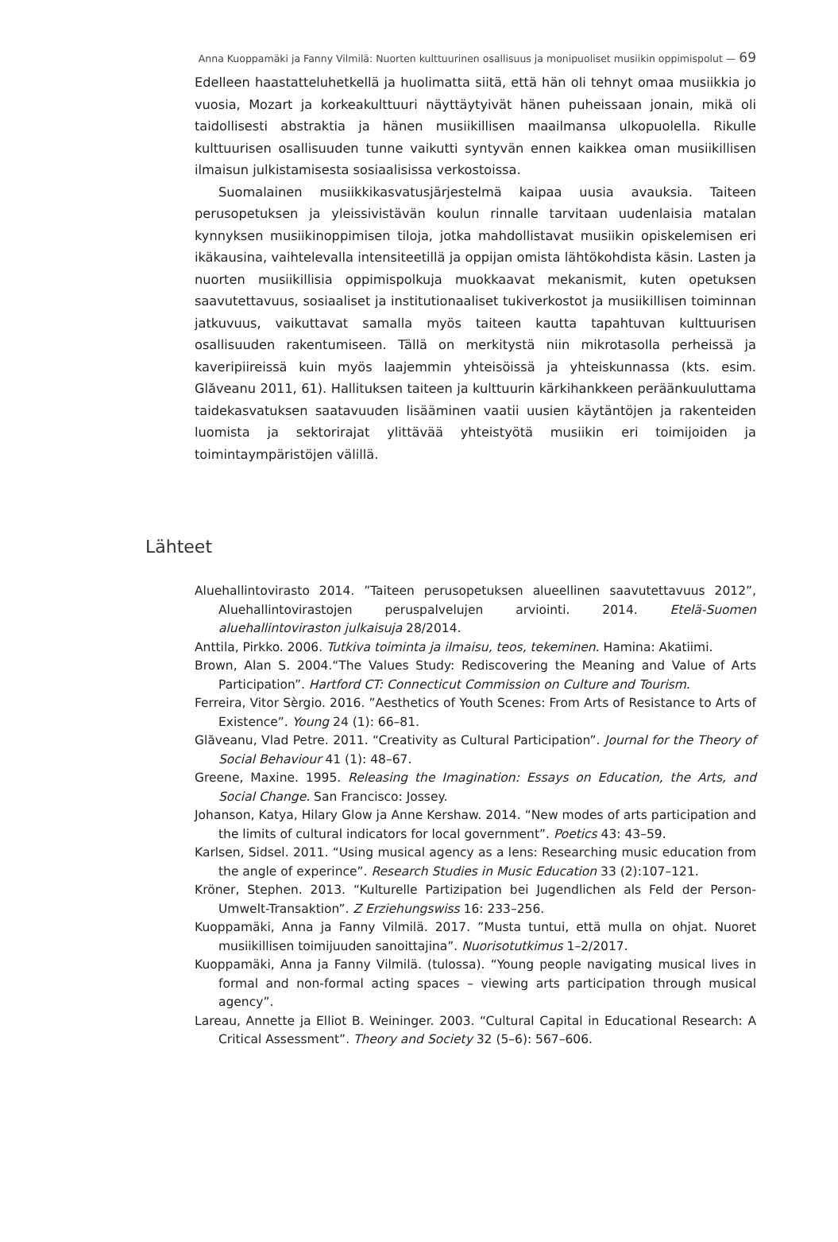Anna Kuoppamäki ja Fanny Vilmilä: Nuorten kulttuurinen osallisuus ja monipuoliset musiikin oppimispolut — 69
Edelleen haastatteluhetkellä ja huolimatta siitä, että hän oli tehnyt omaa musiikkia jo vuosia, Mozart ja korkeakulttuuri näyttäytyivät hänen puheissaan jonain, mikä oli taidollisesti abstraktia ja hänen musiikillisen maailmansa ulkopuolella. Rikulle kulttuurisen osallisuuden tunne vaikutti syntyvän ennen kaikkea oman musiikillisen ilmaisun julkistamisesta sosiaalisissa verkostoissa.
Suomalainen musiikkikasvatusjärjestelmä kaipaa uusia avauksia. Taiteen perusopetuksen ja yleissivistävän koulun rinnalle tarvitaan uudenlaisia matalan kynnyksen musiikinoppimisen tiloja, jotka mahdollistavat musiikin opiskelemisen eri ikäkausina, vaihtelevalla intensiteetillä ja oppijan omista lähtökohdista käsin. Lasten ja nuorten musiikillisia oppimispolkuja muokkaavat mekanismit, kuten opetuksen saavutettavuus, sosiaaliset ja institutionaaliset tukiverkostot ja musiikillisen toiminnan jatkuvuus, vaikuttavat samalla myös taiteen kautta tapahtuvan kulttuurisen osallisuuden rakentumiseen. Tällä on merkitystä niin mikrotasolla perheissä ja kaveripiireissä kuin myös laajemmin yhteisöissä ja yhteiskunnassa (kts. esim. Glăveanu 2011, 61). Hallituksen taiteen ja kulttuurin kärkihankkeen peräänkuuluttama taidekasvatuksen saatavuuden lisääminen vaatii uusien käytäntöjen ja rakenteiden luomista ja sektorirajat ylittävää yhteistyötä musiikin eri toimijoiden ja toimintaympäristöjen välillä.
Lähteet
Aluehallintovirasto 2014. ”Taiteen perusopetuksen alueellinen saavutettavuus 2012”, Aluehallintovirastojen peruspalvelujen arviointi. 2014. Etelä-Suomen aluehallintoviraston julkaisuja 28/2014.
Anttila, Pirkko. 2006. Tutkiva toiminta ja ilmaisu, teos, tekeminen. Hamina: Akatiimi.
Brown, Alan S. 2004.“The Values Study: Rediscovering the Meaning and Value of Arts Participation”. Hartford CT: Connecticut Commission on Culture and Tourism.
Ferreira, Vitor Sèrgio. 2016. ”Aesthetics of Youth Scenes: From Arts of Resistance to Arts of Existence”. Young 24 (1): 66–81.
Glăveanu, Vlad Petre. 2011. “Creativity as Cultural Participation”. Journal for the Theory of Social Behaviour 41 (1): 48–67.
Greene, Maxine. 1995. Releasing the Imagination: Essays on Education, the Arts, and Social Change. San Francisco: Jossey.
Johanson, Katya, Hilary Glow ja Anne Kershaw. 2014. “New modes of arts participation and the limits of cultural indicators for local government”. Poetics 43: 43–59.
Karlsen, Sidsel. 2011. “Using musical agency as a lens: Researching music education from the angle of experince”. Research Studies in Music Education 33 (2):107–121.
Kröner, Stephen. 2013. “Kulturelle Partizipation bei Jugendlichen als Feld der Person-Umwelt-Transaktion”. Z Erziehungswiss 16: 233–256.
Kuoppamäki, Anna ja Fanny Vilmilä. 2017. ”Musta tuntui, että mulla on ohjat. Nuoret musiikillisen toimijuuden sanoittajina”. Nuorisotutkimus 1–2/2017.
Kuoppamäki, Anna ja Fanny Vilmilä. (tulossa). “Young people navigating musical lives in formal and non-formal acting spaces – viewing arts participation through musical agency”.
Lareau, Annette ja Elliot B. Weininger. 2003. “Cultural Capital in Educational Research: A Critical Assessment”. Theory and Society 32 (5–6): 567–606.